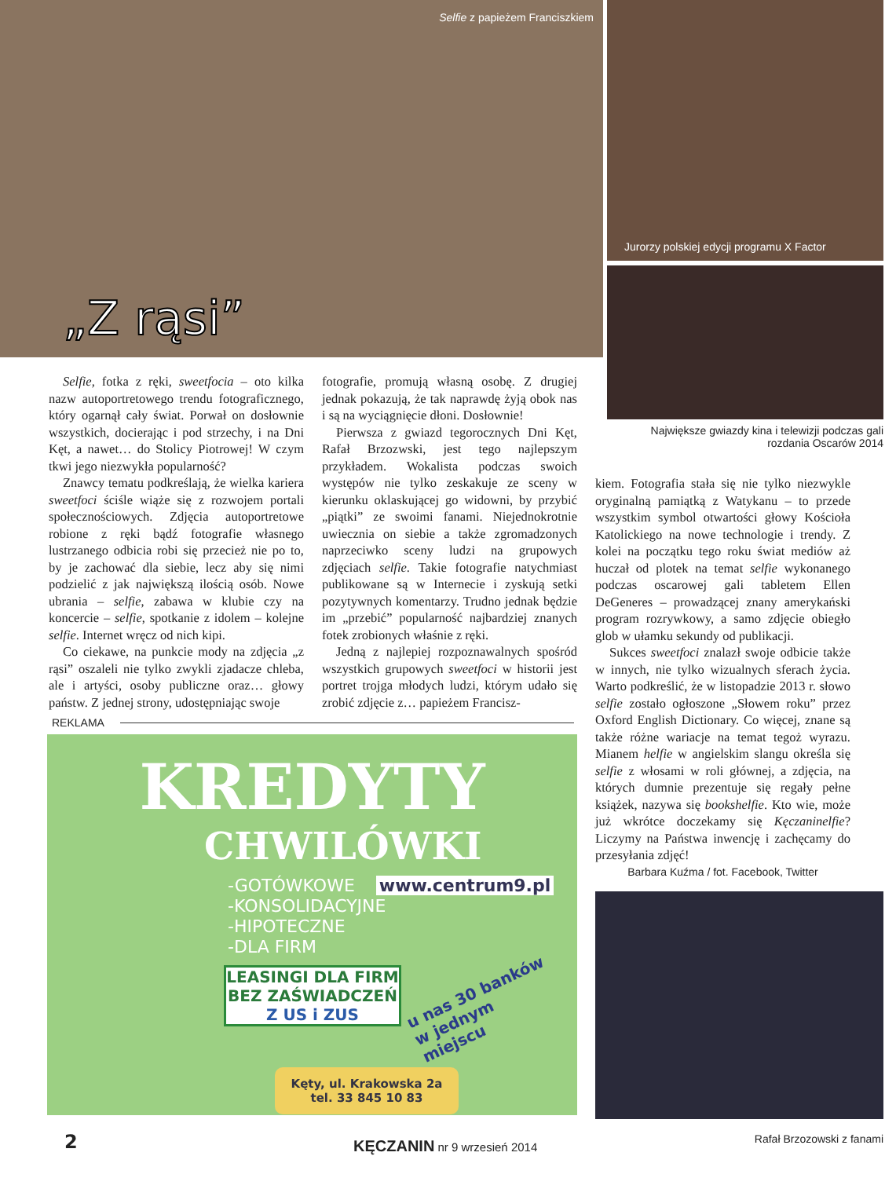Selfie z papieżem Franciszkiem
„Z rąsi”
Jurorzy polskiej edycji programu X Factor
Największe gwiazdy kina i telewizji podczas gali rozdania Oscarów 2014
Selfie, fotka z ręki, sweetfocia – oto kilka nazw autoportretowego trendu fotograficznego, który ogarnął cały świat. Porwał on dosłownie wszystkich, docierając i pod strzechy, i na Dni Kęt, a nawet… do Stolicy Piotrowej! W czym tkwi jego niezwykła popularność?
Znawcy tematu podkreślają, że wielka kariera sweetfoci ściśle wiąże się z rozwojem portali społecznościowych. Zdjęcia autoportretowe robione z ręki bądź fotografie własnego lustrzanego odbicia robi się przecież nie po to, by je zachować dla siebie, lecz aby się nimi podzielić z jak największą ilością osób. Nowe ubrania – selfie, zabawa w klubie czy na koncercie – selfie, spotkanie z idolem – kolejne selfie. Internet wręcz od nich kipi.
Co ciekawe, na punkcie mody na zdjęcia „z rąsi” oszaleli nie tylko zwykli zjadacze chleba, ale i artyści, osoby publiczne oraz… głowy państw. Z jednej strony, udostępniając swoje
fotografie, promują własną osobę. Z drugiej jednak pokazują, że tak naprawdę żyją obok nas i są na wyciągnięcie dłoni. Dosłownie!
Pierwsza z gwiazd tegorocznych Dni Kęt, Rafał Brzozwski, jest tego najlepszym przykładem. Wokalista podczas swoich występów nie tylko zeskakuje ze sceny w kierunku oklaskującej go widowni, by przybić „piątki” ze swoimi fanami. Niejednokrotnie uwiecznia on siebie a także zgromadzonych naprzeciwko sceny ludzi na grupowych zdjęciach selfie. Takie fotografie natychmiast publikowane są w Internecie i zyskują setki pozytywnych komentarzy. Trudno jednak będzie im „przebić” popularność najbardziej znanych fotek zrobionych właśnie z ręki.
Jedną z najlepiej rozpoznawalnych spośród wszystkich grupowych sweetfoci w historii jest portret trojga młodych ludzi, którym udało się zrobić zdjęcie z… papieżem Francisz-
kiem. Fotografia stała się nie tylko niezwykle oryginalną pamiątką z Watykanu – to przede wszystkim symbol otwartości głowy Kościoła Katolickiego na nowe technologie i trendy. Z kolei na początku tego roku świat mediów aż huczał od plotek na temat selfie wykonanego podczas oscarowej gali tabletem Ellen DeGeneres – prowadzącej znany amerykański program rozrywkowy, a samo zdjęcie obiegło glob w ułamku sekundy od publikacji.
Sukces sweetfoci znalazł swoje odbicie także w innych, nie tylko wizualnych sferach życia. Warto podkreślić, że w listopadzie 2013 r. słowo selfie zostało ogłoszone „Słowem roku” przez Oxford English Dictionary. Co więcej, znane są także różne wariacje na temat tegoż wyrazu. Mianem helfie w angielskim slangu określa się selfie z włosami w roli głównej, a zdjęcia, na których dumnie prezentuje się regały pełne książek, nazywa się bookshelfie. Kto wie, może już wkrótce doczekamy się Kęczaninelfie? Liczymy na Państwa inwencję i zachęcamy do przesyłania zdjęć!
Barbara Kuźma / fot. Facebook, Twitter
Rafał Brzozowski z fanami
REKLAMA
KREDYTY
CHWILÓWKI
-GOTÓWKOWE www.centrum9.pl
-KONSOLIDACYJNE
-HIPOTECZNE
-DLA FIRM
LEASINGI DLA FIRM
BEZ ZAŚWIADCZEŃ
Z US i ZUS
u nas 30 banków w jednym miejscu
Kęty, ul. Krakowska 2a
tel. 33 845 10 83
2 KĘCZANIN nr 9 wrzesień 2014